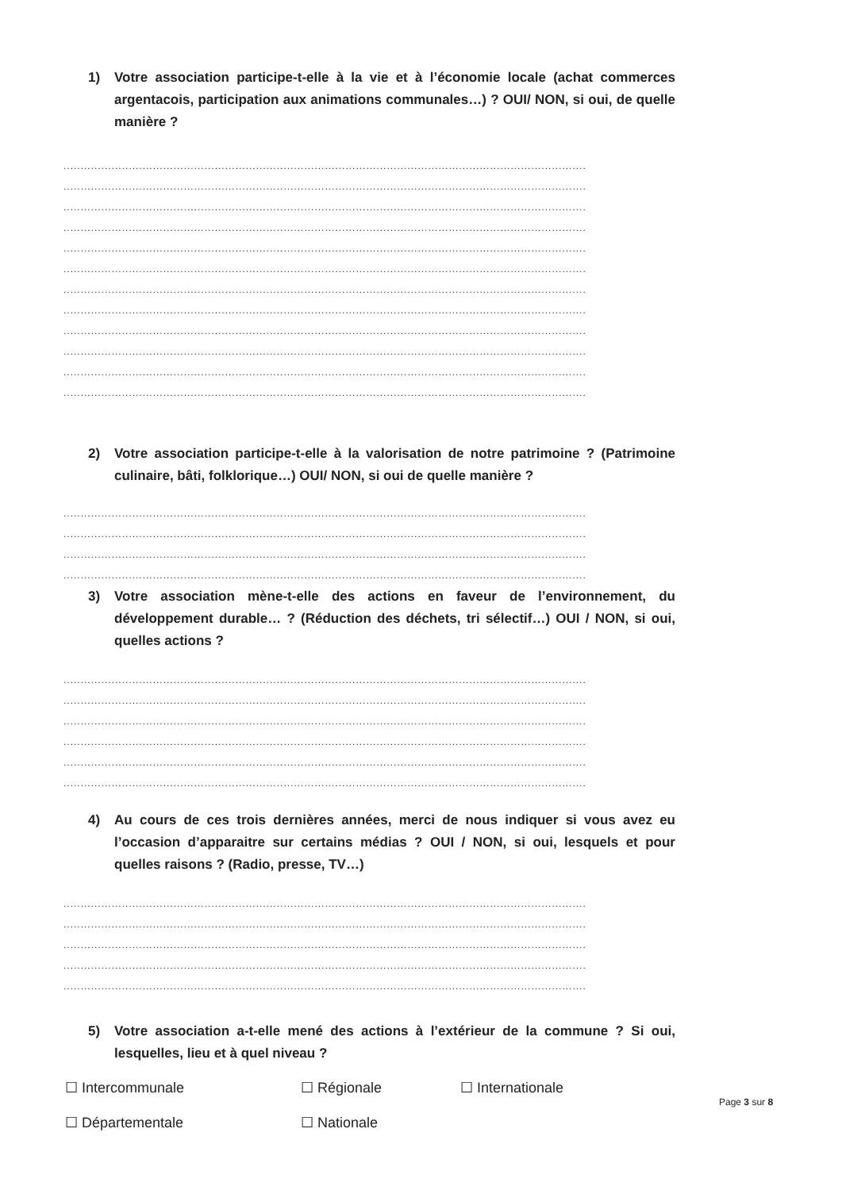1) Votre association participe-t-elle à la vie et à l’économie locale (achat commerces argentacois, participation aux animations communales…) ? OUI/ NON, si oui, de quelle manière ?
........................................................................................................................................................
........................................................................................................................................................
........................................................................................................................................................
........................................................................................................................................................
........................................................................................................................................................
........................................................................................................................................................
........................................................................................................................................................
........................................................................................................................................................
........................................................................................................................................................
........................................................................................................................................................
........................................................................................................................................................
........................................................................................................................................................
2) Votre association participe-t-elle à la valorisation de notre patrimoine ? (Patrimoine culinaire, bâti, folklorique…) OUI/ NON, si oui de quelle manière ?
........................................................................................................................................................
........................................................................................................................................................
........................................................................................................................................................
........................................................................................................................................................
3) Votre association mène-t-elle des actions en faveur de l’environnement, du développement durable… ? (Réduction des déchets, tri sélectif…) OUI / NON, si oui, quelles actions ?
........................................................................................................................................................
........................................................................................................................................................
........................................................................................................................................................
........................................................................................................................................................
........................................................................................................................................................
........................................................................................................................................................
4) Au cours de ces trois dernières années, merci de nous indiquer si vous avez eu l’occasion d’apparaitre sur certains médias ? OUI / NON, si oui, lesquels et pour quelles raisons ? (Radio, presse, TV…)
........................................................................................................................................................
........................................................................................................................................................
........................................................................................................................................................
........................................................................................................................................................
........................................................................................................................................................
5) Votre association a-t-elle mené des actions à l’extérieur de la commune ? Si oui, lesquelles, lieu et à quel niveau ?
☐ Intercommunale ☐ Régionale ☐ Internationale ☐ Départementale ☐ Nationale
Page 3 sur 8